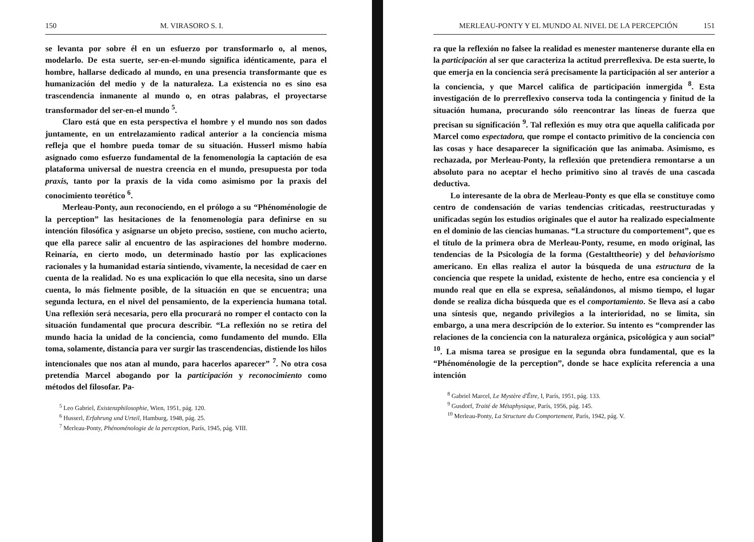150 M. VIRASORO S. I.
se levanta por sobre él en un esfuerzo por transformarlo o, al menos, modelarlo. De esta suerte, ser-en-el-mundo significa idénticamente, para el hombre, hallarse dedicado al mundo, en una presencia transformante que es humanización del medio y de la naturaleza. La existencia no es sino esa trascendencia inmanente al mundo o, en otras palabras, el proyectarse transformador del ser-en-el mundo <sup>5</sup>.
Claro está que en esta perspectiva el hombre y el mundo nos son dados juntamente, en un entrelazamiento radical anterior a la conciencia misma refleja que el hombre pueda tomar de su situación. Husserl mismo había asignado como esfuerzo fundamental de la fenomenología la captación de esa plataforma universal de nuestra creencia en el mundo, presupuesta por toda praxis, tanto por la praxis de la vida como asimismo por la praxis del conocimiento teorético <sup>6</sup>.
Merleau-Ponty, aun reconociendo, en el prólogo a su “Phénoménologie de la perception” las hesitaciones de la fenomenología para definirse en su intención filosófica y asignarse un objeto preciso, sostiene, con mucho acierto, que ella parece salir al encuentro de las aspiraciones del hombre moderno. Reinaría, en cierto modo, un determinado hastío por las explicaciones racionales y la humanidad estaría sintiendo, vivamente, la necesidad de caer en cuenta de la realidad. No es una explicación lo que ella necesita, sino un darse cuenta, lo más fielmente posible, de la situación en que se encuentra; una segunda lectura, en el nivel del pensamiento, de la experiencia humana total. Una reflexión será necesaria, pero ella procurará no romper el contacto con la situación fundamental que procura describir. “La reflexión no se retira del mundo hacia la unidad de la conciencia, como fundamento del mundo. Ella toma, solamente, distancia para ver surgir las trascendencias, distiende los hilos intencionales que nos atan al mundo, para hacerlos aparecer” <sup>7</sup>. No otra cosa pretendía Marcel abogando por la participación y reconocimiento como métodos del filosofar. Pa-
<sup>5</sup> Leo Gabriel, Existenzphilosophie, Wien, 1951, pág. 120.
<sup>6</sup> Husserl, Erfahrung und Urteil, Hamburg, 1948, pág. 25.
<sup>7</sup> Merleau-Ponty, Phénoménologie de la perception, París, 1945, pág. VIII.
MERLEAU-PONTY Y EL MUNDO AL NIVEL DE LA PERCEPCIÓN 151
ra que la reflexión no falsee la realidad es menester mantenerse durante ella en la participación al ser que caracteriza la actitud prerreflexiva. De esta suerte, lo que emerja en la conciencia será precisamente la participación al ser anterior a la conciencia, y que Marcel califica de participación inmergida <sup>8</sup>. Esta investigación de lo prerreflexivo conserva toda la contingencia y finitud de la situación humana, procurando sólo reencontrar las líneas de fuerza que precisan su significación <sup>9</sup>. Tal reflexión es muy otra que aquella calificada por Marcel como espectadora, que rompe el contacto primitivo de la conciencia con las cosas y hace desaparecer la significación que las animaba. Asimismo, es rechazada, por Merleau-Ponty, la reflexión que pretendiera remontarse a un absoluto para no aceptar el hecho primitivo sino al través de una cascada deductiva.
Lo interesante de la obra de Merleau-Ponty es que ella se constituye como centro de condensación de varias tendencias criticadas, reestructuradas y unificadas según los estudios originales que el autor ha realizado especialmente en el dominio de las ciencias humanas. “La structure du comportement”, que es el título de la primera obra de Merleau-Ponty, resume, en modo original, las tendencias de la Psicología de la forma (Gestalttheorie) y del behaviorismo americano. En ellas realiza el autor la búsqueda de una estructura de la conciencia que respete la unidad, existente de hecho, entre esa conciencia y el mundo real que en ella se expresa, señalándonos, al mismo tiempo, el lugar donde se realiza dicha búsqueda que es el comportamiento. Se lleva así a cabo una síntesis que, negando privilegios a la interioridad, no se limita, sin embargo, a una mera descripción de lo exterior. Su intento es “comprender las relaciones de la conciencia con la naturaleza orgánica, psicológica y aun social” <sup>10</sup>. La misma tarea se prosigue en la segunda obra fundamental, que es la “Phénoménologie de la perception”, donde se hace explícita referencia a una intención
<sup>8</sup> Gabriel Marcel, Le Mystère d'Être, I, París, 1951, pág. 133.
<sup>9</sup> Gusdorf, Traité de Métaphysique, París, 1956, pág. 145.
<sup>10</sup> Merleau-Ponty, La Structure du Comportement, París, 1942, pág. V.